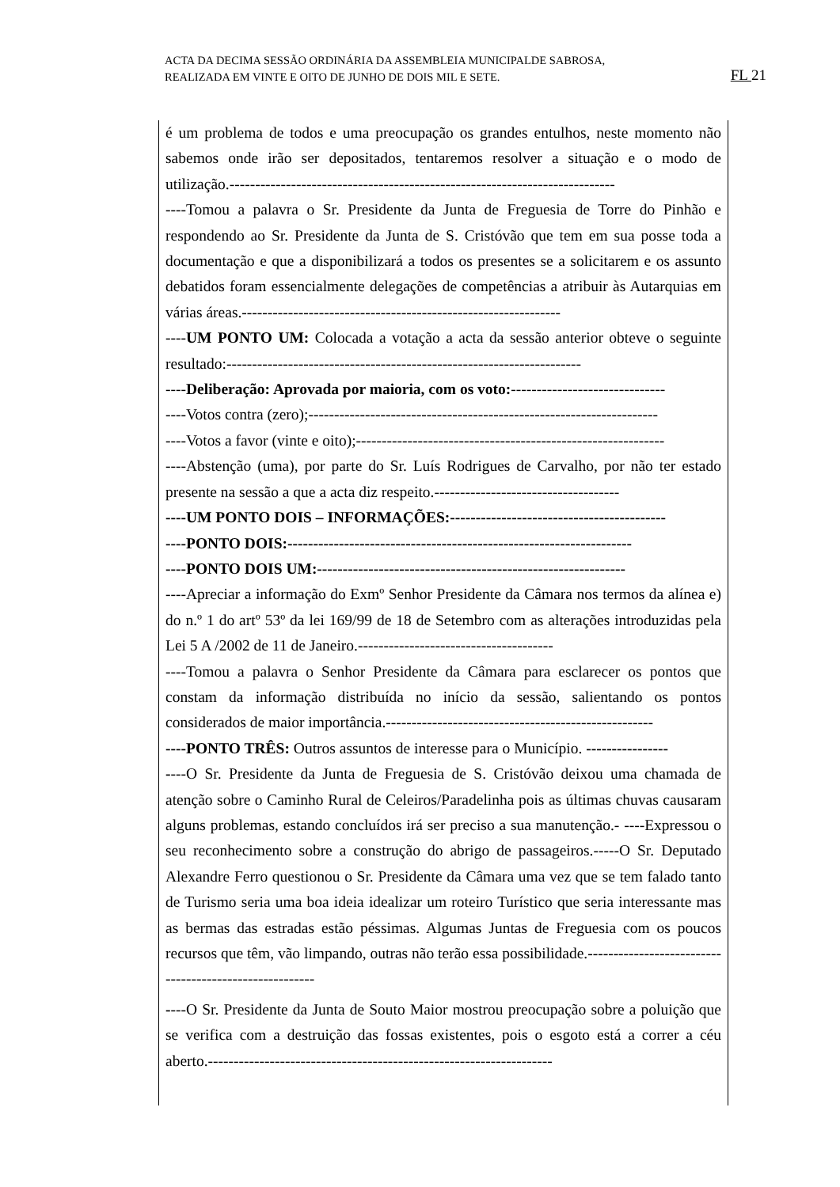ACTA DA DECIMA SESSÃO ORDINÁRIA DA ASSEMBLEIA MUNICIPALDE SABROSA,
REALIZADA EM VINTE E OITO DE JUNHO DE DOIS MIL E SETE.
FL 21
é um problema de todos e uma preocupação os grandes entulhos, neste momento não sabemos onde irão ser depositados, tentaremos resolver a situação e o modo de utilização.---------------------------------------------------------------------------
----Tomou a palavra o Sr. Presidente da Junta de Freguesia de Torre do Pinhão e respondendo ao Sr. Presidente da Junta de S. Cristóvão que tem em sua posse toda a documentação e que a disponibilizará a todos os presentes se a solicitarem e os assunto debatidos foram essencialmente delegações de competências a atribuir às Autarquias em várias áreas.--------------------------------------------------------------
----UM PONTO UM: Colocada a votação a acta da sessão anterior obteve o seguinte resultado:---------------------------------------------------------------------
----Deliberação: Aprovada por maioria, com os voto:------------------------------
----Votos contra (zero);--------------------------------------------------------------------
----Votos a favor (vinte e oito);------------------------------------------------------------
----Abstenção (uma), por parte do Sr. Luís Rodrigues de Carvalho, por não ter estado presente na sessão a que a acta diz respeito.------------------------------------
----UM PONTO DOIS – INFORMAÇÕES:------------------------------------------
----PONTO DOIS:-------------------------------------------------------------------
----PONTO DOIS UM:------------------------------------------------------------
----Apreciar a informação do Exmº Senhor Presidente da Câmara nos termos da alínea e) do n.º 1 do artº 53º da lei 169/99 de 18 de Setembro com as alterações introduzidas pela Lei 5 A /2002 de 11 de Janeiro.--------------------------------------
----Tomou a palavra o Senhor Presidente da Câmara para esclarecer os pontos que constam da informação distribuída no início da sessão, salientando os pontos considerados de maior importância.----------------------------------------------------
----PONTO TRÊS: Outros assuntos de interesse para o Município. ----------------
----O Sr. Presidente da Junta de Freguesia de S. Cristóvão deixou uma chamada de atenção sobre o Caminho Rural de Celeiros/Paradelinha pois as últimas chuvas causaram alguns problemas, estando concluídos irá ser preciso a sua manutenção.- ----Expressou o seu reconhecimento sobre a construção do abrigo de passageiros.-----O Sr. Deputado Alexandre Ferro questionou o Sr. Presidente da Câmara uma vez que se tem falado tanto de Turismo seria uma boa ideia idealizar um roteiro Turístico que seria interessante mas as bermas das estradas estão péssimas. Algumas Juntas de Freguesia com os poucos recursos que têm, vão limpando, outras não terão essa possibilidade.-------------------------------------------------------
----O Sr. Presidente da Junta de Souto Maior mostrou preocupação sobre a poluição que se verifica com a destruição das fossas existentes, pois o esgoto está a correr a céu aberto.-------------------------------------------------------------------